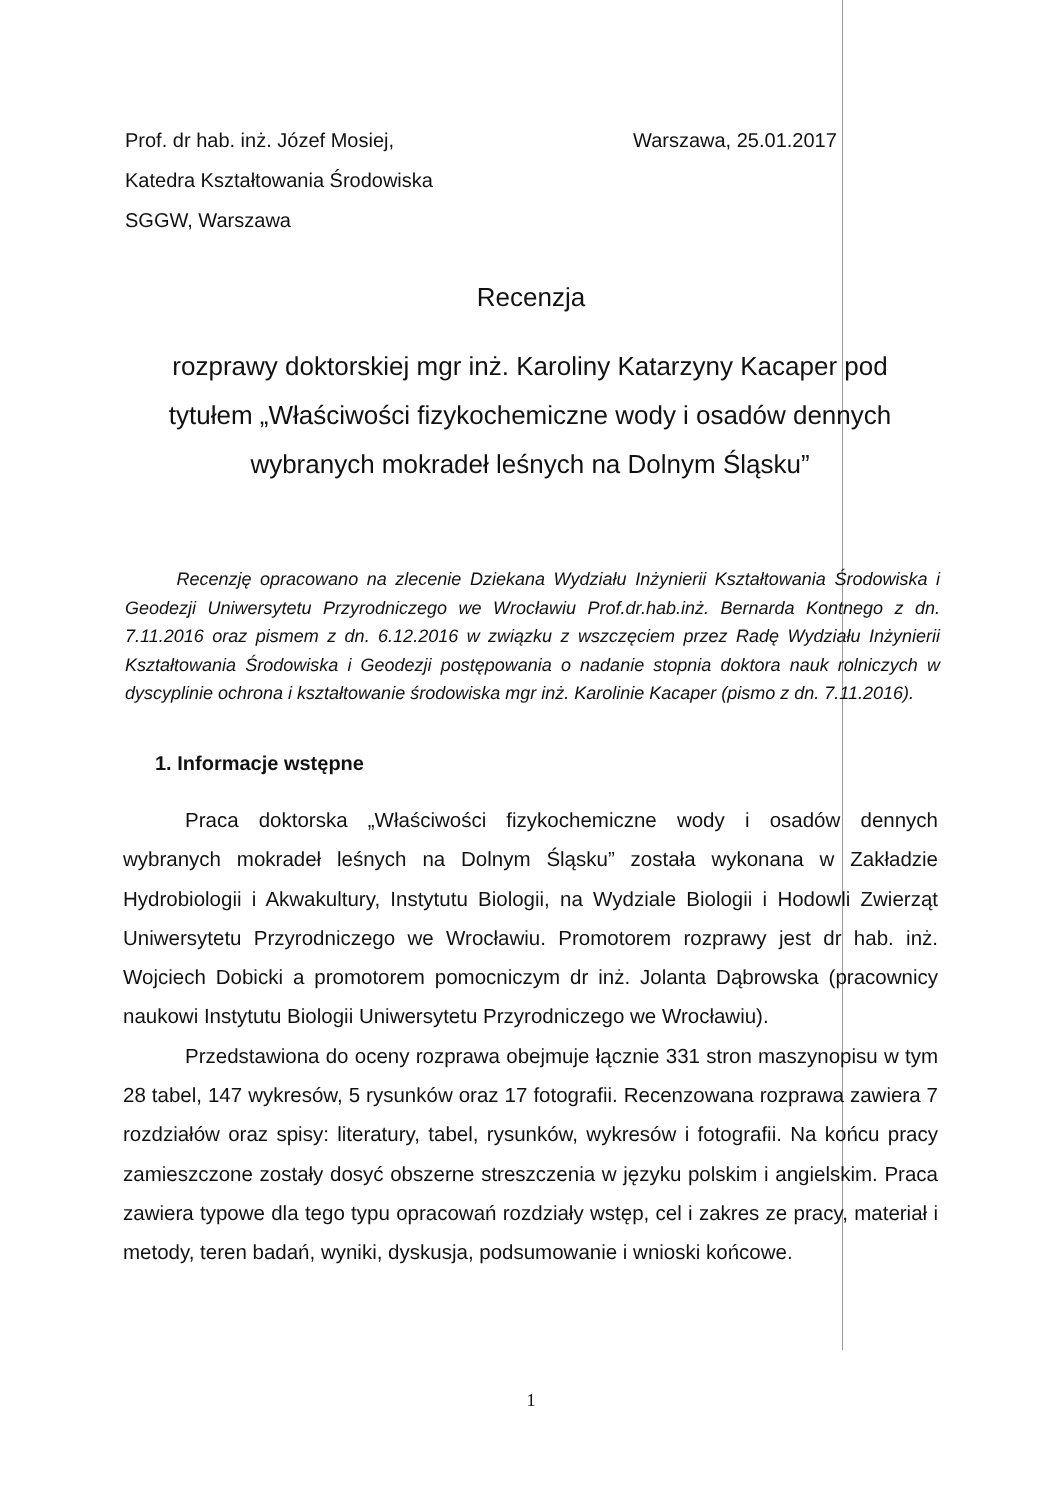Prof. dr hab. inż. Józef Mosiej,
Katedra Kształtowania Środowiska
SGGW, Warszawa
Warszawa, 25.01.2017
Recenzja
rozprawy doktorskiej mgr inż. Karoliny Katarzyny Kacaper pod tytułem „Właściwości fizykochemiczne wody i osadów dennych wybranych mokradeł leśnych na Dolnym Śląsku”
Recenzję opracowano na zlecenie Dziekana Wydziału Inżynierii Kształtowania Środowiska i Geodezji Uniwersytetu Przyrodniczego we Wrocławiu Prof.dr.hab.inż. Bernarda Kontnego z dn. 7.11.2016 oraz pismem z dn. 6.12.2016 w związku z wszczęciem przez Radę Wydziału Inżynierii Kształtowania Środowiska i Geodezji postępowania o nadanie stopnia doktora nauk rolniczych w dyscyplinie ochrona i kształtowanie środowiska mgr inż. Karolinie Kacaper (pismo z dn. 7.11.2016).
1. Informacje wstępne
Praca doktorska „Właściwości fizykochemiczne wody i osadów dennych wybranych mokradeł leśnych na Dolnym Śląsku” została wykonana w Zakładzie Hydrobiologii i Akwakultury, Instytutu Biologii, na Wydziale Biologii i Hodowli Zwierząt Uniwersytetu Przyrodniczego we Wrocławiu. Promotorem rozprawy jest dr hab. inż. Wojciech Dobicki a promotorem pomocniczym dr inż. Jolanta Dąbrowska (pracownicy naukowi Instytutu Biologii Uniwersytetu Przyrodniczego we Wrocławiu).
Przedstawiona do oceny rozprawa obejmuje łącznie 331 stron maszynopisu w tym 28 tabel, 147 wykresów, 5 rysunków oraz 17 fotografii. Recenzowana rozprawa zawiera 7 rozdziałów oraz spisy: literatury, tabel, rysunków, wykresów i fotografii. Na końcu pracy zamieszczone zostały dosyć obszerne streszczenia w języku polskim i angielskim. Praca zawiera typowe dla tego typu opracowań rozdziały wstęp, cel i zakres ze pracy, materiał i metody, teren badań, wyniki, dyskusja, podsumowanie i wnioski końcowe.
1